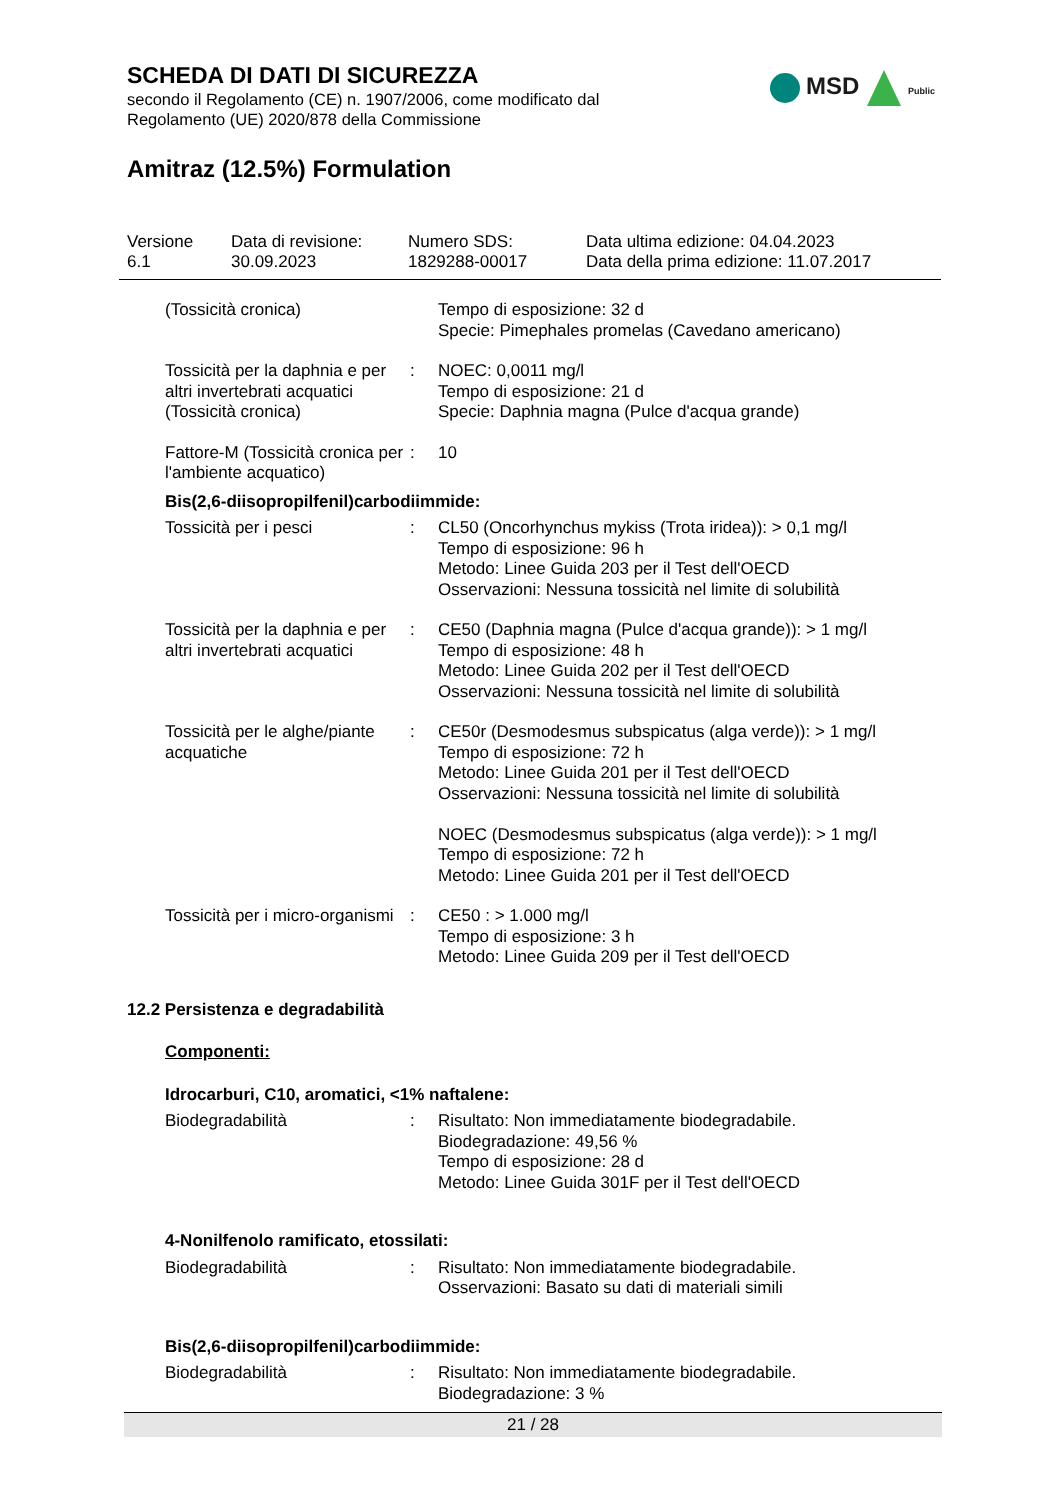SCHEDA DI DATI DI SICUREZZA
secondo il Regolamento (CE) n. 1907/2006, come modificato dal
Regolamento (UE) 2020/878 della Commissione
MSD Public
Amitraz (12.5%) Formulation
Versione
6.1
Data di revisione:
30.09.2023
Numero SDS:
1829288-00017
Data ultima edizione: 04.04.2023
Data della prima edizione: 11.07.2017
(Tossicità cronica) Tempo di esposizione: 32 d
Specie: Pimephales promelas (Cavedano americano)
Tossicità per la daphnia e per altri invertebrati acquatici (Tossicità cronica)
: NOEC: 0,0011 mg/l
Tempo di esposizione: 21 d
Specie: Daphnia magna (Pulce d'acqua grande)
Fattore-M (Tossicità cronica per l'ambiente acquatico)
: 10
Bis(2,6-diisopropilfenil)carbodiimmide:
Tossicità per i pesci : CL50 (Oncorhynchus mykiss (Trota iridea)): > 0,1 mg/l
Tempo di esposizione: 96 h
Metodo: Linee Guida 203 per il Test dell'OECD
Osservazioni: Nessuna tossicità nel limite di solubilità
Tossicità per la daphnia e per altri invertebrati acquatici
: CE50 (Daphnia magna (Pulce d'acqua grande)): > 1 mg/l
Tempo di esposizione: 48 h
Metodo: Linee Guida 202 per il Test dell'OECD
Osservazioni: Nessuna tossicità nel limite di solubilità
Tossicità per le alghe/piante acquatiche
: CE50r (Desmodesmus subspicatus (alga verde)): > 1 mg/l
Tempo di esposizione: 72 h
Metodo: Linee Guida 201 per il Test dell'OECD
Osservazioni: Nessuna tossicità nel limite di solubilità
NOEC (Desmodesmus subspicatus (alga verde)): > 1 mg/l
Tempo di esposizione: 72 h
Metodo: Linee Guida 201 per il Test dell'OECD
Tossicità per i micro-organismi
: CE50 : > 1.000 mg/l
Tempo di esposizione: 3 h
Metodo: Linee Guida 209 per il Test dell'OECD
12.2 Persistenza e degradabilità
Componenti:
Idrocarburi, C10, aromatici, <1% naftalene:
Biodegradabilità : Risultato: Non immediatamente biodegradabile.
Biodegradazione: 49,56 %
Tempo di esposizione: 28 d
Metodo: Linee Guida 301F per il Test dell'OECD
4-Nonilfenolo ramificato, etossilati:
Biodegradabilità : Risultato: Non immediatamente biodegradabile.
Osservazioni: Basato su dati di materiali simili
Bis(2,6-diisopropilfenil)carbodiimmide:
Biodegradabilità : Risultato: Non immediatamente biodegradabile.
Biodegradazione: 3 %
21 / 28